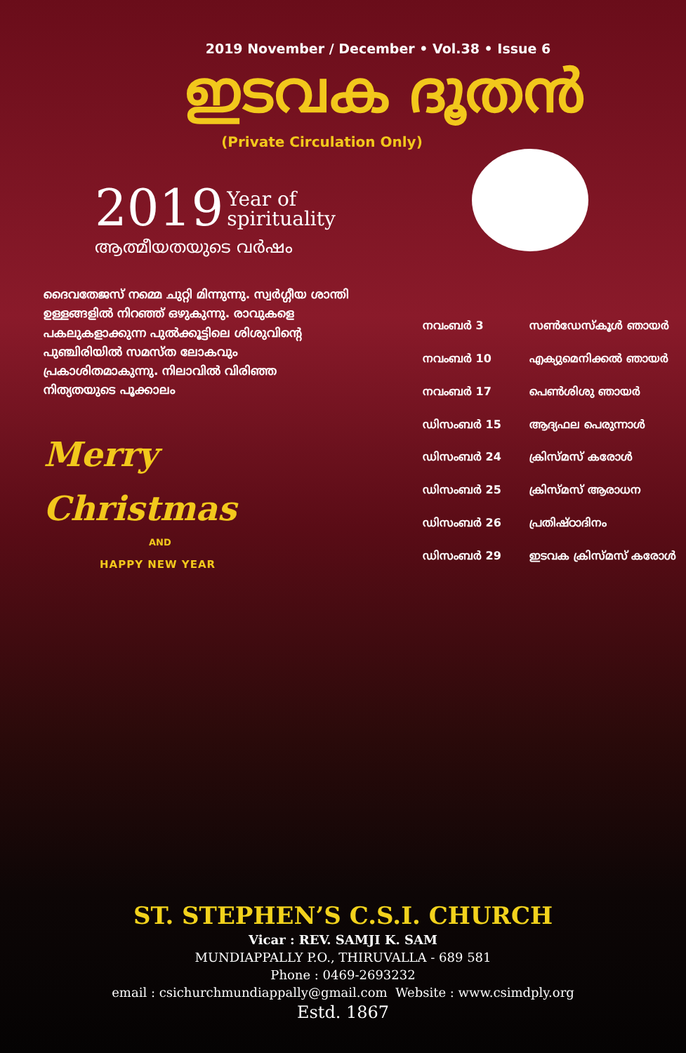2019 November / December • Vol.38 • Issue 6
ഇടവക ദൂതൻ
(Private Circulation Only)
2019 Year of
spirituality
ആത്മീയതയുടെ വർഷം
ദൈവതേജസ് നമ്മെ ചുറ്റി മിന്നുന്നു. സ്വർഗ്ഗീയ ശാന്തി ഉള്ളങ്ങളിൽ നിറഞ്ഞ് ഒഴുകുന്നു. രാവുകളെ പകലുകളാക്കുന്ന പുൽക്കൂട്ടിലെ ശിശുവിന്റെ പുഞ്ചിരിയിൽ സമസ്ത ലോകവും പ്രകാശിതമാകുന്നു. നിലാവിൽ വിരിഞ്ഞ നിത്യതയുടെ പൂക്കാലം
Merry Christmas
AND
HAPPY NEW YEAR
| നവംബർ 3 | സൺഡേസ്കൂൾ ഞായർ |
| നവംബർ 10 | എക്യുമെനിക്കൽ ഞായർ |
| നവംബർ 17 | പെൺശിശു ഞായർ |
| ഡിസംബർ 15 | ആദ്യഫല പെരുന്നാൾ |
| ഡിസംബർ 24 | ക്രിസ്മസ് കരോൾ |
| ഡിസംബർ 25 | ക്രിസ്മസ് ആരാധന |
| ഡിസംബർ 26 | പ്രതിഷ്ഠാദിനം |
| ഡിസംബർ 29 | ഇടവക ക്രിസ്മസ് കരോൾ |
ST. STEPHEN’S C.S.I. CHURCH
Vicar : REV. SAMJI K. SAM
MUNDIAPPALLY P.O., THIRUVALLA - 689 581
Phone : 0469-2693232
email : csichurchmundiappally@gmail.com Website : www.csimdply.org
Estd. 1867